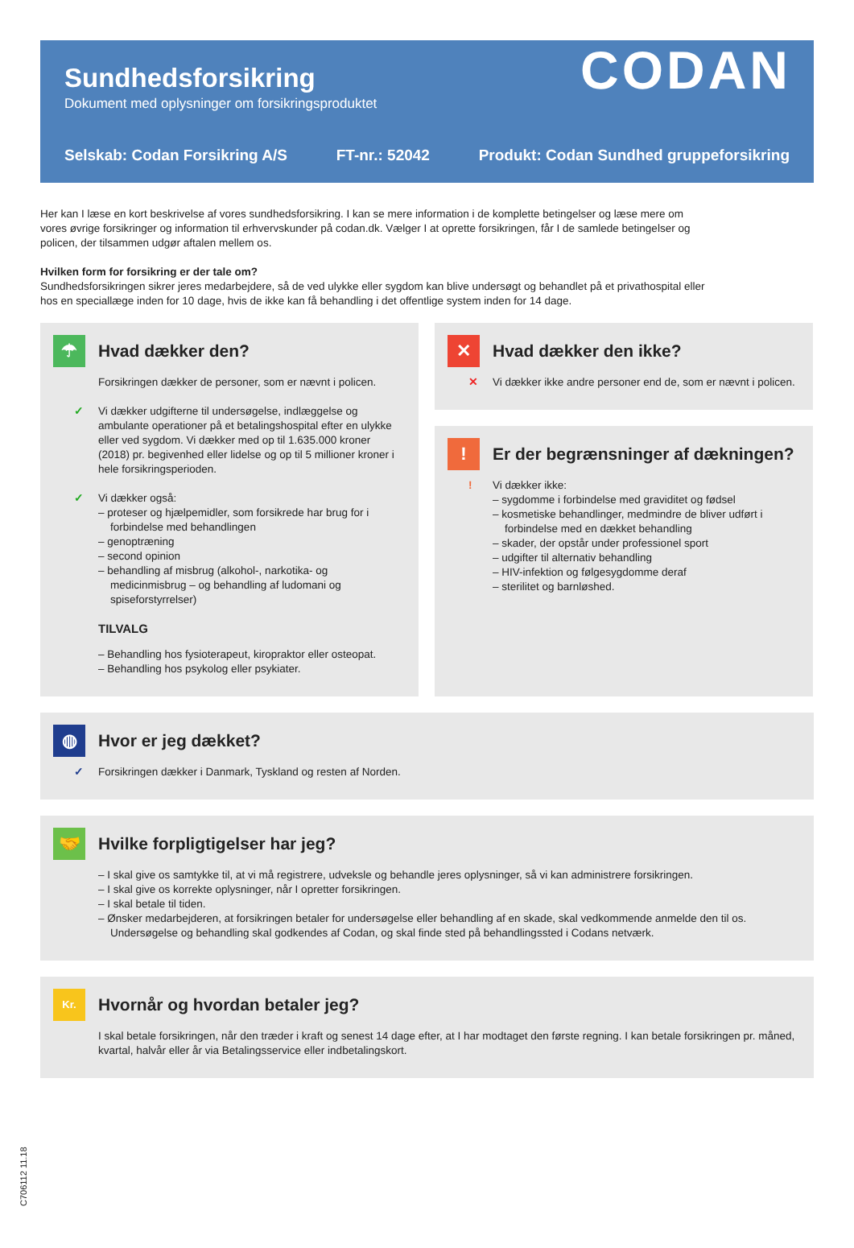Sundhedsforsikring
Dokument med oplysninger om forsikringsproduktet
CODAN
Selskab: Codan Forsikring A/S FT-nr.: 52042 Produkt: Codan Sundhed gruppeforsikring
Her kan I læse en kort beskrivelse af vores sundhedsforsikring. I kan se mere information i de komplette betingelser og læse mere om vores øvrige forsikringer og information til erhvervskunder på codan.dk. Vælger I at oprette forsikringen, får I de samlede betingelser og policen, der tilsammen udgør aftalen mellem os.
Hvilken form for forsikring er der tale om?
Sundhedsforsikringen sikrer jeres medarbejdere, så de ved ulykke eller sygdom kan blive undersøgt og behandlet på et privathospital eller hos en speciallæge inden for 10 dage, hvis de ikke kan få behandling i det offentlige system inden for 14 dage.
☂
Hvad dækker den?
Forsikringen dækker de personer, som er nævnt i policen.
✓ Vi dækker udgifterne til undersøgelse, indlæggelse og ambulante operationer på et betalingshospital efter en ulykke eller ved sygdom. Vi dækker med op til 1.635.000 kroner (2018) pr. begivenhed eller lidelse og op til 5 millioner kroner i hele forsikringsperioden.
✓ Vi dækker også:
– proteser og hjælpemidler, som forsikrede har brug for i forbindelse med behandlingen
– genoptræning
– second opinion
– behandling af misbrug (alkohol-, narkotika- og medicinmisbrug – og behandling af ludomani og spiseforstyrrelser)
TILVALG
– Behandling hos fysioterapeut, kiropraktor eller osteopat.
– Behandling hos psykolog eller psykiater.
✕
Hvad dækker den ikke?
✕ Vi dækker ikke andre personer end de, som er nævnt i policen.
!
Er der begrænsninger af dækningen?
! Vi dækker ikke:
– sygdomme i forbindelse med graviditet og fødsel
– kosmetiske behandlinger, medmindre de bliver udført i forbindelse med en dækket behandling
– skader, der opstår under professionel sport
– udgifter til alternativ behandling
– HIV-infektion og følgesygdomme deraf
– sterilitet og barnløshed.
◍
Hvor er jeg dækket?
✓ Forsikringen dækker i Danmark, Tyskland og resten af Norden.
🤝
Hvilke forpligtigelser har jeg?
– I skal give os samtykke til, at vi må registrere, udveksle og behandle jeres oplysninger, så vi kan administrere forsikringen.
– I skal give os korrekte oplysninger, når I opretter forsikringen.
– I skal betale til tiden.
– Ønsker medarbejderen, at forsikringen betaler for undersøgelse eller behandling af en skade, skal vedkommende anmelde den til os. Undersøgelse og behandling skal godkendes af Codan, og skal finde sted på behandlingssted i Codans netværk.
Kr.
Hvornår og hvordan betaler jeg?
I skal betale forsikringen, når den træder i kraft og senest 14 dage efter, at I har modtaget den første regning. I kan betale forsikringen pr. måned, kvartal, halvår eller år via Betalingsservice eller indbetalingskort.
C706112 11.18